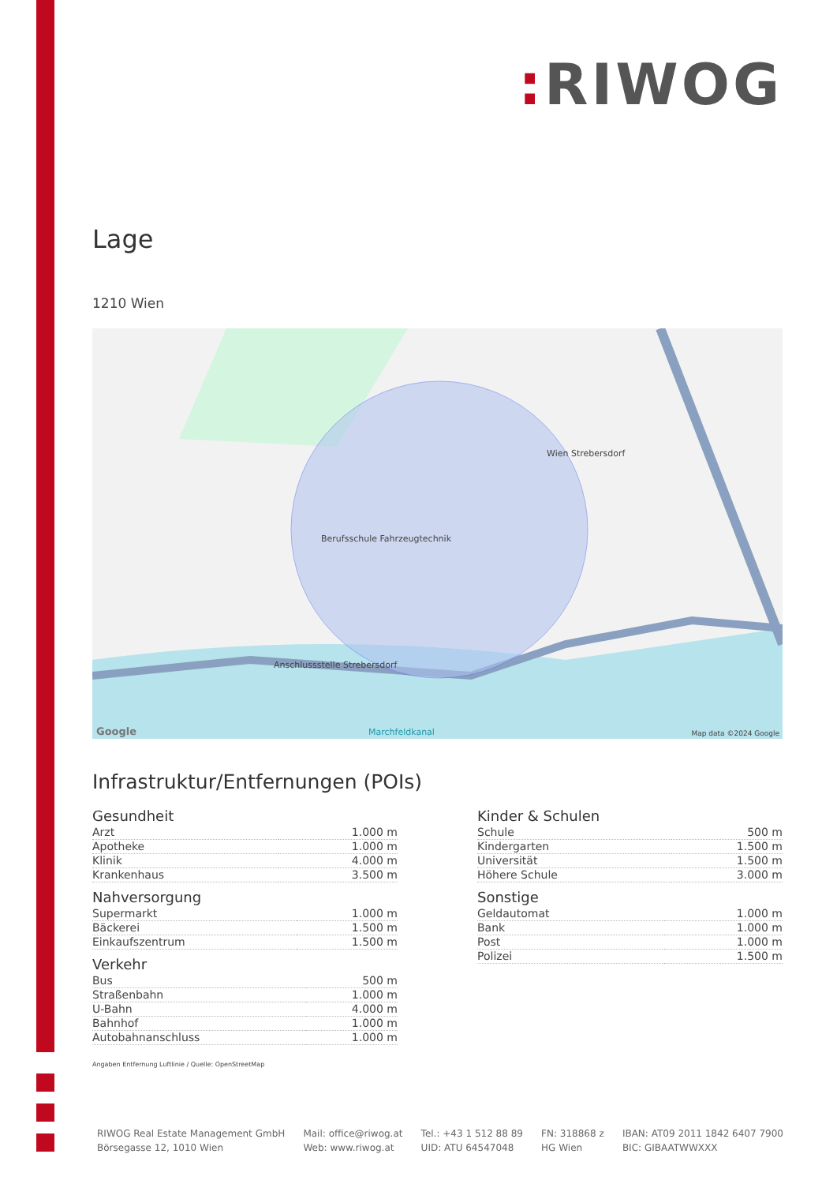: RIWOG
Lage
1210 Wien
Wien Strebersdorf
Berufsschule Fahrzeugtechnik
Anschlussstelle Strebersdorf
Marchfeldkanal Map data ©2024 Google Google
Infrastruktur/Entfernungen (POIs)
Gesundheit
| Arzt | 1.000 m |
| Apotheke | 1.000 m |
| Klinik | 4.000 m |
| Krankenhaus | 3.500 m |
Nahversorgung
| Supermarkt | 1.000 m |
| Bäckerei | 1.500 m |
| Einkaufszentrum | 1.500 m |
Verkehr
| Bus | 500 m |
| Straßenbahn | 1.000 m |
| U-Bahn | 4.000 m |
| Bahnhof | 1.000 m |
| Autobahnanschluss | 1.000 m |
Kinder & Schulen
| Schule | 500 m |
| Kindergarten | 1.500 m |
| Universität | 1.500 m |
| Höhere Schule | 3.000 m |
Sonstige
| Geldautomat | 1.000 m |
| Bank | 1.000 m |
| Post | 1.000 m |
| Polizei | 1.500 m |
Angaben Entfernung Luftlinie / Quelle: OpenStreetMap
RIWOG Real Estate Management GmbH
Börsegasse 12, 1010 Wien
Mail: office@riwog.at
Web: www.riwog.at
Tel.: +43 1 512 88 89
UID: ATU 64547048
FN: 318868 z
HG Wien
IBAN: AT09 2011 1842 6407 7900
BIC: GIBAATWWXXX